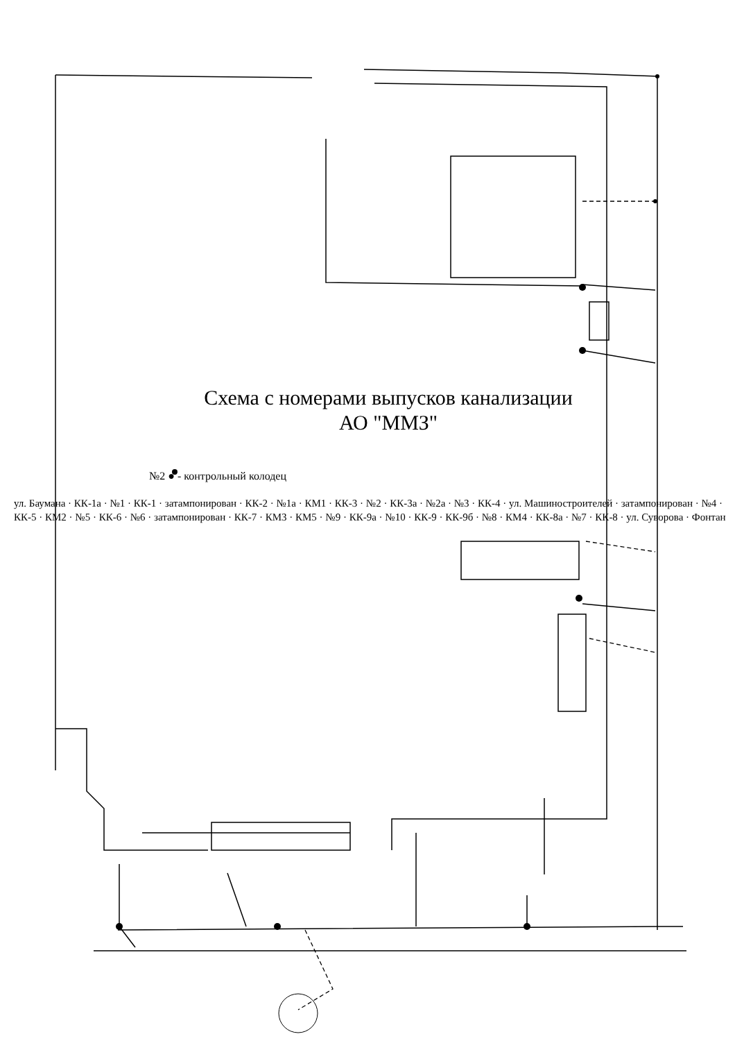Схема с номерами выпусков канализации
АО "ММЗ"
№2 ● - контрольный колодец
ул. Баумана · КК-1а · №1 · КК-1 · затампонирован · КК-2 · №1а · КМ1 · КК-3 · №2 · КК-3а · №2а · №3 · КК-4 · ул. Машиностроителей · затампонирован · №4 · КК-5 · КМ2 · №5 · КК-6 · №6 · затампонирован · КК-7 · КМ3 · КМ5 · №9 · КК-9а · №10 · КК-9 · КК-9б · №8 · КМ4 · КК-8а · №7 · КК-8 · ул. Суворова · Фонтан